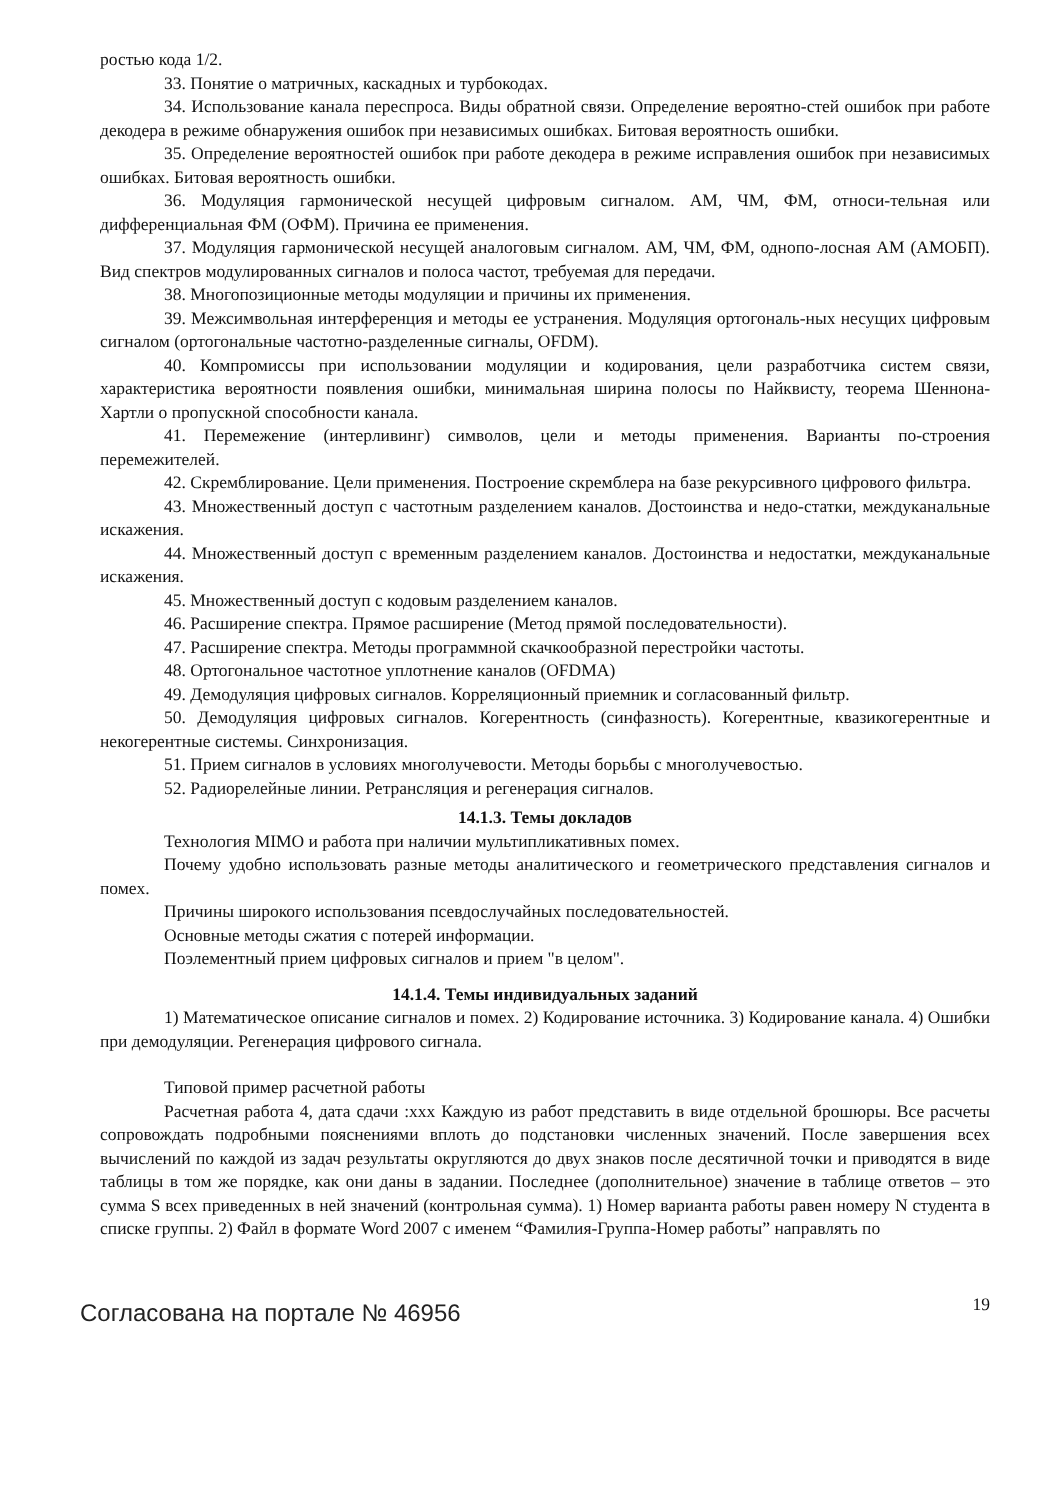ростью кода 1/2.
33. Понятие о матричных, каскадных и турбокодах.
34. Использование канала переспроса. Виды обратной связи. Определение вероятно-стей ошибок при работе декодера в режиме обнаружения ошибок при независимых ошибках. Битовая вероятность ошибки.
35. Определение вероятностей ошибок при работе декодера в режиме исправления ошибок при независимых ошибках. Битовая вероятность ошибки.
36. Модуляция гармонической несущей цифровым сигналом. АМ, ЧМ, ФМ, относи-тельная или дифференциальная ФМ (ОФМ). Причина ее применения.
37. Модуляция гармонической несущей аналоговым сигналом. АМ, ЧМ, ФМ, однопо-лосная АМ (АМОБП). Вид спектров модулированных сигналов и полоса частот, требуемая для передачи.
38. Многопозиционные методы модуляции и причины их применения.
39. Межсимвольная интерференция и методы ее устранения. Модуляция ортогональ-ных несущих цифровым сигналом (ортогональные частотно-разделенные сигналы, OFDM).
40. Компромиссы при использовании модуляции и кодирования, цели разработчика систем связи, характеристика вероятности появления ошибки, минимальная ширина полосы по Найквисту, теорема Шеннона-Хартли о пропускной способности канала.
41. Перемежение (интерливинг) символов, цели и методы применения. Варианты по-строения перемежителей.
42. Скремблирование. Цели применения. Построение скремблера на базе рекурсивного цифрового фильтра.
43. Множественный доступ с частотным разделением каналов. Достоинства и недо-статки, междуканальные искажения.
44. Множественный доступ с временным разделением каналов. Достоинства и недостатки, междуканальные искажения.
45. Множественный доступ с кодовым разделением каналов.
46. Расширение спектра. Прямое расширение (Метод прямой последовательности).
47. Расширение спектра. Методы программной скачкообразной перестройки частоты.
48. Ортогональное частотное уплотнение каналов (OFDMA)
49. Демодуляция цифровых сигналов. Корреляционный приемник и согласованный фильтр.
50. Демодуляция цифровых сигналов. Когерентность (синфазность). Когерентные, квазикогерентные и некогерентные системы. Синхронизация.
51. Прием сигналов в условиях многолучевости. Методы борьбы с многолучевостью.
52. Радиорелейные линии. Ретрансляция и регенерация сигналов.
14.1.3. Темы докладов
Технология MIMO и работа при наличии мультипликативных помех.
Почему удобно использовать разные методы аналитического и геометрического представления сигналов и помех.
Причины широкого использования псевдослучайных последовательностей.
Основные методы сжатия с потерей информации.
Поэлементный прием цифровых сигналов и прием "в целом".
14.1.4. Темы индивидуальных заданий
1) Математическое описание сигналов и помех. 2) Кодирование источника. 3) Кодирование канала. 4) Ошибки при демодуляции. Регенерация цифрового сигнала.
Типовой пример расчетной работы
Расчетная работа 4, дата сдачи :xxx Каждую из работ представить в виде отдельной брошюры. Все расчеты сопровождать подробными пояснениями вплоть до подстановки численных значений. После завершения всех вычислений по каждой из задач результаты округляются до двух знаков после десятичной точки и приводятся в виде таблицы в том же порядке, как они даны в задании. Последнее (дополнительное) значение в таблице ответов – это сумма S всех приведенных в ней значений (контрольная сумма). 1) Номер варианта работы равен номеру N студента в списке группы. 2) Файл в формате Word 2007 с именем “Фамилия-Группа-Номер работы” направлять по
Согласована на портале № 46956 19